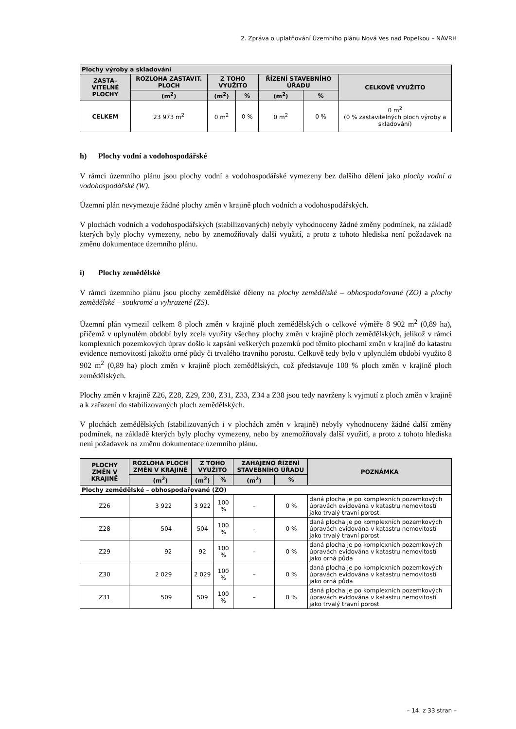2. Zpráva o uplatňování Územního plánu Nová Ves nad Popelkou – NÁVRH
| Plochy výroby a skladování | | | | | | |
| --- | --- | --- | --- | --- | --- | --- |
| ZASTA– VITELNÉ PLOCHY | ROZLOHA ZASTAVIT. PLOCH | Z TOHO VYUŽITO | | ŘÍZENÍ STAVEBNÍHO ÚŘADU | | CELKOVĚ VYUŽITO |
| | (m<sup>2</sup>) | (m<sup>2</sup>) | % | (m<sup>2</sup>) | % | |
| CELKEM | 23 973 m<sup>2</sup> | 0 m<sup>2</sup> | 0 % | 0 m<sup>2</sup> | 0 % | 0 m<sup>2</sup> (0 % zastavitelných ploch výroby a skladování) |
h) Plochy vodní a vodohospodářské
V rámci územního plánu jsou plochy vodní a vodohospodářské vymezeny bez dalšího dělení jako plochy vodní a vodohospodářské (W).
Územní plán nevymezuje žádné plochy změn v krajině ploch vodních a vodohospodářských.
V plochách vodních a vodohospodářských (stabilizovaných) nebyly vyhodnoceny žádné změny podmínek, na základě kterých byly plochy vymezeny, nebo by znemožňovaly další využití, a proto z tohoto hlediska není požadavek na změnu dokumentace územního plánu.
i) Plochy zemědělské
V rámci územního plánu jsou plochy zemědělské děleny na plochy zemědělské – obhospodařované (ZO) a plochy zemědělské – soukromé a vyhrazené (ZS).
Územní plán vymezil celkem 8 ploch změn v krajině ploch zemědělských o celkové výměře 8 902 m<sup>2</sup> (0,89 ha), přičemž v uplynulém období byly zcela využity všechny plochy změn v krajině ploch zemědělských, jelikož v rámci komplexních pozemkových úprav došlo k zapsání veškerých pozemků pod těmito plochami změn v krajině do katastru evidence nemovitostí jakožto orné půdy či trvalého travního porostu. Celkově tedy bylo v uplynulém období využito 8 902 m<sup>2</sup> (0,89 ha) ploch změn v krajině ploch zemědělských, což představuje 100 % ploch změn v krajině ploch zemědělských.
Plochy změn v krajině Z26, Z28, Z29, Z30, Z31, Z33, Z34 a Z38 jsou tedy navrženy k vyjmutí z ploch změn v krajině a k zařazení do stabilizovaných ploch zemědělských.
V plochách zemědělských (stabilizovaných i v plochách změn v krajině) nebyly vyhodnoceny žádné další změny podmínek, na základě kterých byly plochy vymezeny, nebo by znemožňovaly další využití, a proto z tohoto hlediska není požadavek na změnu dokumentace územního plánu.
| PLOCHY ZMĚN V KRAJINĚ | ROZLOHA PLOCH ZMĚN V KRAJINĚ | Z TOHO VYUŽITO | | ZAHÁJENO ŘÍZENÍ STAVEBNÍHO ÚŘADU | | POZNÁMKA |
| --- | --- | --- | --- | --- | --- | --- |
| | (m<sup>2</sup>) | (m<sup>2</sup>) | % | (m<sup>2</sup>) | % | |
| Plochy zemědělské – obhospodařované (ZO) | | | | | | |
| Z26 | 3 922 | 3 922 | 100 % | – | 0 % | daná plocha je po komplexních pozemkových úpravách evidována v katastru nemovitostí jako trvalý travní porost |
| Z28 | 504 | 504 | 100 % | – | 0 % | daná plocha je po komplexních pozemkových úpravách evidována v katastru nemovitostí jako trvalý travní porost |
| Z29 | 92 | 92 | 100 % | – | 0 % | daná plocha je po komplexních pozemkových úpravách evidována v katastru nemovitostí jako orná půda |
| Z30 | 2 029 | 2 029 | 100 % | – | 0 % | daná plocha je po komplexních pozemkových úpravách evidována v katastru nemovitostí jako orná půda |
| Z31 | 509 | 509 | 100 % | – | 0 % | daná plocha je po komplexních pozemkových úpravách evidována v katastru nemovitostí jako trvalý travní porost |
– 14. z 33 stran –